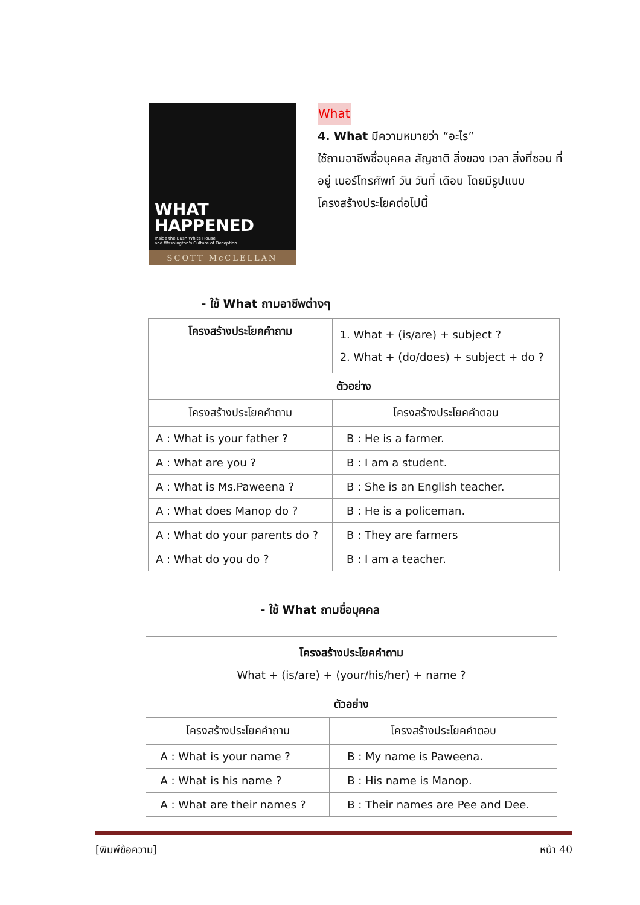WHAT
HAPPENED
Inside the Bush White House
and Washington's Culture of Deception
SCOTT McCLELLAN
What
4. What มีความหมายว่า “อะไร”
ใช้ถามอาชีพชื่อบุคคล สัญชาติ สิ่งของ เวลา สิ่งที่ชอบ ที่อยู่ เบอร์โทรศัพท์ วัน วันที่ เดือน โดยมีรูปแบบโครงสร้างประโยคต่อไปนี้
- ใช้ What ถามอาชีพต่างๆ
| โครงสร้างประโยคคำถาม | 1. What + (is/are) + subject ? 2. What + (do/does) + subject + do ? |
| ตัวอย่าง | |
| โครงสร้างประโยคคำถาม | โครงสร้างประโยคคำตอบ |
| A : What is your father ? | B : He is a farmer. |
| A : What are you ? | B : I am a student. |
| A : What is Ms.Paweena ? | B : She is an English teacher. |
| A : What does Manop do ? | B : He is a policeman. |
| A : What do your parents do ? | B : They are farmers |
| A : What do you do ? | B : I am a teacher. |
- ใช้ What ถามชื่อบุคคล
| โครงสร้างประโยคคำถาม What + (is/are) + (your/his/her) + name ? | |
| ตัวอย่าง | |
| โครงสร้างประโยคคำถาม | โครงสร้างประโยคคำตอบ |
| A : What is your name ? | B : My name is Paweena. |
| A : What is his name ? | B : His name is Manop. |
| A : What are their names ? | B : Their names are Pee and Dee. |
[พิมพ์ข้อความ] หน้า 40